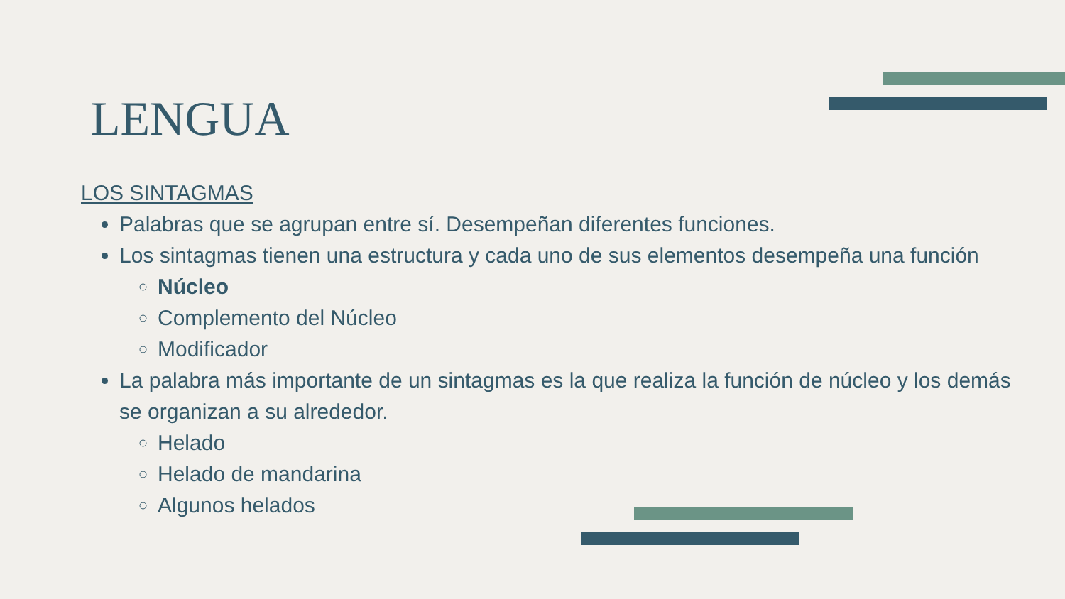LENGUA
LOS SINTAGMAS
Palabras que se agrupan entre sí. Desempeñan diferentes funciones.
Los sintagmas tienen una estructura y cada uno de sus elementos desempeña una función
Núcleo
Complemento del Núcleo
Modificador
La palabra más importante de un sintagmas es la que realiza la función de núcleo y los demás se organizan a su alrededor.
Helado
Helado de mandarina
Algunos helados